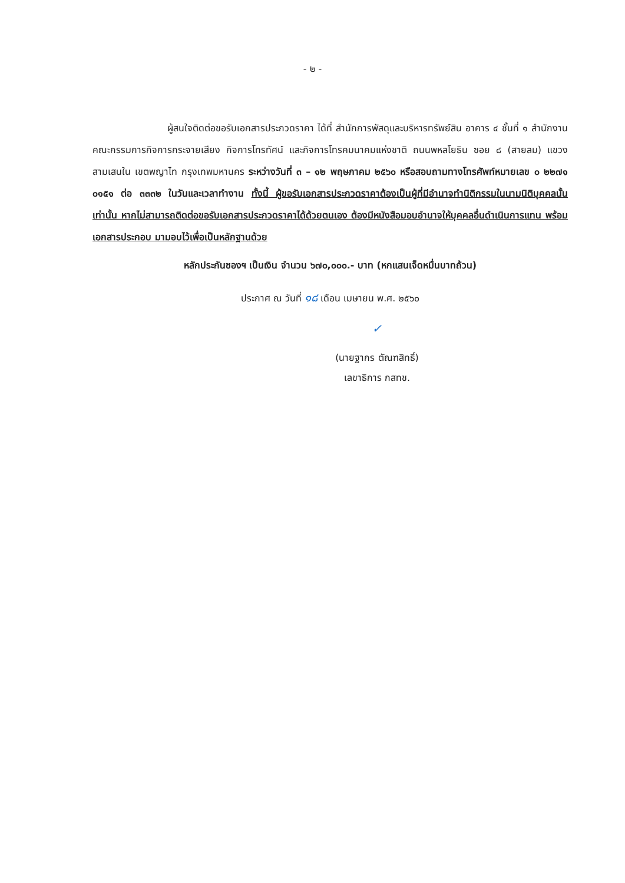- ๒ -
ผู้สนใจติดต่อขอรับเอกสารประกวดราคา ได้ที่ สำนักการพัสดุและบริหารทรัพย์สิน อาคาร ๔ ชั้นที่ ๑ สำนักงานคณะกรรมการกิจการกระจายเสียง กิจการโทรทัศน์ และกิจการโทรคมนาคมแห่งชาติ ถนนพหลโยธิน ซอย ๘ (สายลม) แขวงสามเสนใน เขตพญาไท กรุงเทพมหานคร ระหว่างวันที่ ๓ – ๑๒ พฤษภาคม ๒๕๖๐ หรือสอบถามทางโทรศัพท์หมายเลข ๐ ๒๒๗๑ ๐๑๕๑ ต่อ ๓๓๓๒ ในวันและเวลาทำงาน ทั้งนี้ ผู้ขอรับเอกสารประกวดราคาต้องเป็นผู้ที่มีอำนาจทำนิติกรรมในนามนิติบุคคลนั้นเท่านั้น หากไม่สามารถติดต่อขอรับเอกสารประกวดราคาได้ด้วยตนเอง ต้องมีหนังสือมอบอำนาจให้บุคคลอื่นดำเนินการแทน พร้อมเอกสารประกอบ มามอบไว้เพื่อเป็นหลักฐานด้วย
หลักประกันซองฯ เป็นเงิน จำนวน ๖๗๐,๐๐๐.- บาท (หกแสนเจ็ดหมื่นบาทถ้วน)
ประกาศ ณ วันที่ ๑๘ เดือน เมษายน พ.ศ. ๒๕๖๐
✓
(นายฐากร ตัณฑสิทธิ์)
เลขาธิการ กสทช.